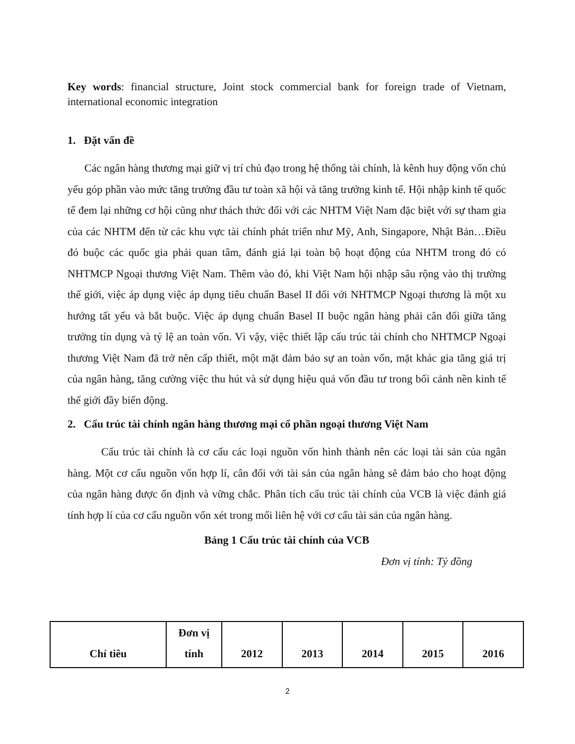Key words: financial structure, Joint stock commercial bank for foreign trade of Vietnam, international economic integration
1. Đặt vấn đề
Các ngân hàng thương mại giữ vị trí chủ đạo trong hệ thống tài chính, là kênh huy động vốn chủ yếu góp phần vào mức tăng trưởng đầu tư toàn xã hội và tăng trưởng kinh tế. Hội nhập kinh tế quốc tế đem lại những cơ hội cũng như thách thức đối với các NHTM Việt Nam đặc biệt với sự tham gia của các NHTM đến từ các khu vực tài chính phát triển như Mỹ, Anh, Singapore, Nhật Bản…Điều đó buộc các quốc gia phải quan tâm, đánh giá lại toàn bộ hoạt động của NHTM trong đó có NHTMCP Ngoại thương Việt Nam. Thêm vào đó, khi Việt Nam hội nhập sâu rộng vào thị trường thế giới, việc áp dụng việc áp dụng tiêu chuẩn Basel II đối với NHTMCP Ngoại thương là một xu hướng tất yếu và bắt buộc. Việc áp dụng chuẩn Basel II buộc ngân hàng phải cân đối giữa tăng trưởng tín dụng và tỷ lệ an toàn vốn. Vì vậy, việc thiết lập cấu trúc tài chính cho NHTMCP Ngoại thương Việt Nam đã trở nên cấp thiết, một mặt đảm bảo sự an toàn vốn, mặt khác gia tăng giá trị của ngân hàng, tăng cường việc thu hút và sử dụng hiệu quả vốn đầu tư trong bối cảnh nền kinh tế thế giới đầy biến động.
2. Cấu trúc tài chính ngân hàng thương mại cổ phần ngoại thương Việt Nam
Cấu trúc tài chính là cơ cấu các loại nguồn vốn hình thành nên các loại tài sản của ngân hàng. Một cơ cấu nguồn vốn hợp lí, cân đối với tài sản của ngân hàng sẽ đảm bảo cho hoạt động của ngân hàng được ổn định và vững chắc. Phân tích cấu trúc tài chính của VCB là việc đánh giá tính hợp lí của cơ cấu nguồn vốn xét trong mối liên hệ với cơ cấu tài sản của ngân hàng.
Bảng 1 Cấu trúc tài chính của VCB
Đơn vị tính: Tỷ đồng
| Chỉ tiêu | Đơn vị tính | 2012 | 2013 | 2014 | 2015 | 2016 |
2